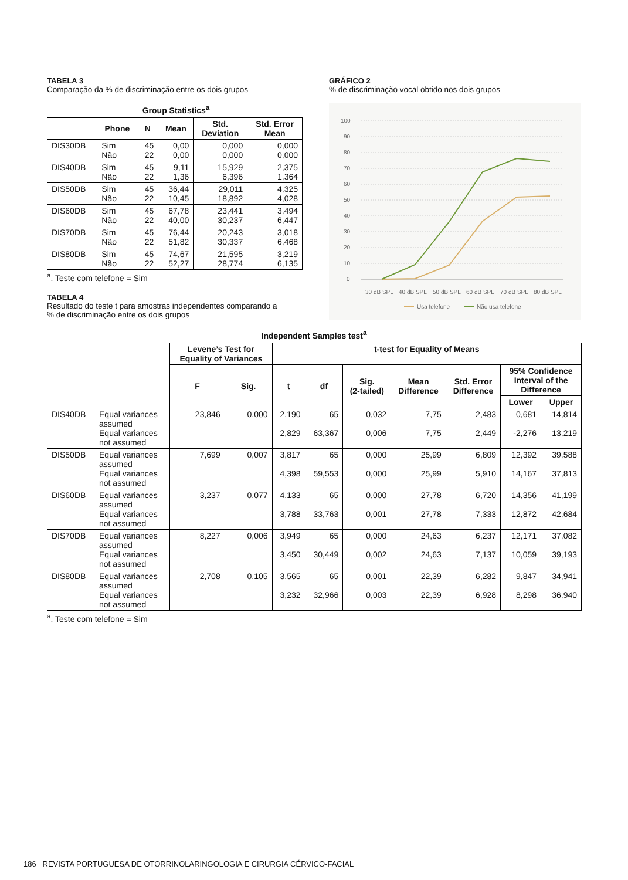TABELA 3
Comparação da % de discriminação entre os dois grupos
Group Statistics<sup>a</sup>
| | Phone | N | Mean | Std. Deviation | Std. Error Mean |
| --- | --- | --- | --- | --- | --- |
| DIS30DB | Sim Não | 45 22 | 0,00 0,00 | 0,000 0,000 | 0,000 0,000 |
| DIS40DB | Sim Não | 45 22 | 9,11 1,36 | 15,929 6,396 | 2,375 1,364 |
| DIS50DB | Sim Não | 45 22 | 36,44 10,45 | 29,011 18,892 | 4,325 4,028 |
| DIS60DB | Sim Não | 45 22 | 67,78 40,00 | 23,441 30,237 | 3,494 6,447 |
| DIS70DB | Sim Não | 45 22 | 76,44 51,82 | 20,243 30,337 | 3,018 6,468 |
| DIS80DB | Sim Não | 45 22 | 74,67 52,27 | 21,595 28,774 | 3,219 6,135 |
<sup>a</sup>. Teste com telefone = Sim
TABELA 4
Resultado do teste t para amostras independentes comparando a
% de discriminação entre os dois grupos
GRÁFICO 2
% de discriminação vocal obtido nos dois grupos
100
90
80
70
60
50
40
30
20
10
0
30 dB SPL
40 dB SPL
50 dB SPL
60 dB SPL
70 dB SPL
80 dB SPL
Usa telefone
Não usa telefone
Independent Samples test<sup>a</sup>
| | | Levene’s Test for Equality of Variances | | t-test for Equality of Means | | | | | | |
| --- | --- | --- | --- | --- | --- | --- | --- | --- | --- | --- |
| | | F | Sig. | t | df | Sig. (2-tailed) | Mean Difference | Std. Error Difference | 95% Confidence Interval of the Difference | |
| | | | | | | | | | Lower | Upper |
| DIS40DB | Equal variances assumed Equal variances not assumed | 23,846 | 0,000 | 2,190 2,829 | 65 63,367 | 0,032 0,006 | 7,75 7,75 | 2,483 2,449 | 0,681 -2,276 | 14,814 13,219 |
| DIS50DB | Equal variances assumed Equal variances not assumed | 7,699 | 0,007 | 3,817 4,398 | 65 59,553 | 0,000 0,000 | 25,99 25,99 | 6,809 5,910 | 12,392 14,167 | 39,588 37,813 |
| DIS60DB | Equal variances assumed Equal variances not assumed | 3,237 | 0,077 | 4,133 3,788 | 65 33,763 | 0,000 0,001 | 27,78 27,78 | 6,720 7,333 | 14,356 12,872 | 41,199 42,684 |
| DIS70DB | Equal variances assumed Equal variances not assumed | 8,227 | 0,006 | 3,949 3,450 | 65 30,449 | 0,000 0,002 | 24,63 24,63 | 6,237 7,137 | 12,171 10,059 | 37,082 39,193 |
| DIS80DB | Equal variances assumed Equal variances not assumed | 2,708 | 0,105 | 3,565 3,232 | 65 32,966 | 0,001 0,003 | 22,39 22,39 | 6,282 6,928 | 9,847 8,298 | 34,941 36,940 |
<sup>a</sup>. Teste com telefone = Sim
186 REVISTA PORTUGUESA DE OTORRINOLARINGOLOGIA E CIRURGIA CÉRVICO-FACIAL